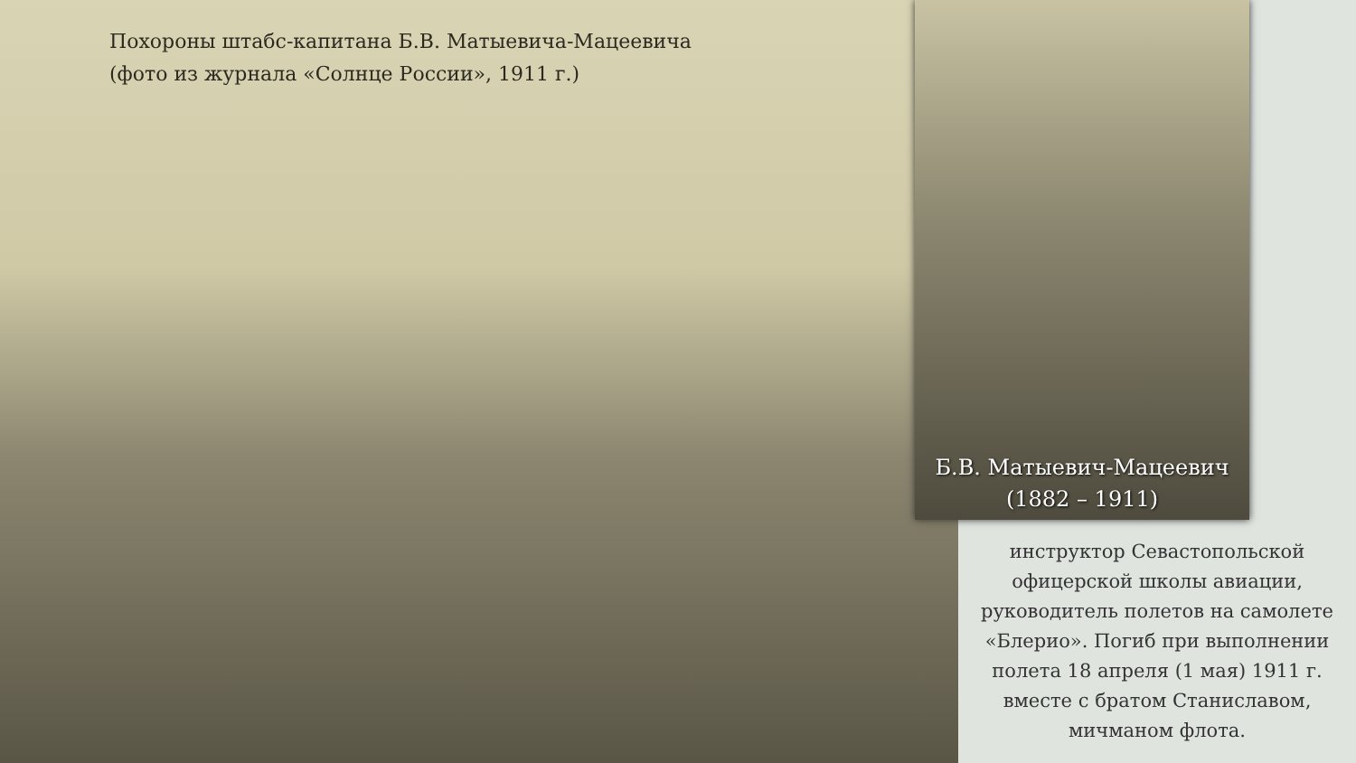Похороны штабс-капитана Б.В. Матыевича-Мацеевича
(фото из журнала «Солнце России», 1911 г.)
Б.В. Матыевич-Мацеевич
(1882 – 1911)
инструктор Севастопольской офицерской школы авиации, руководитель полетов на самолете «Блерио». Погиб при выполнении полета 18 апреля (1 мая) 1911 г. вместе с братом Станиславом, мичманом флота.